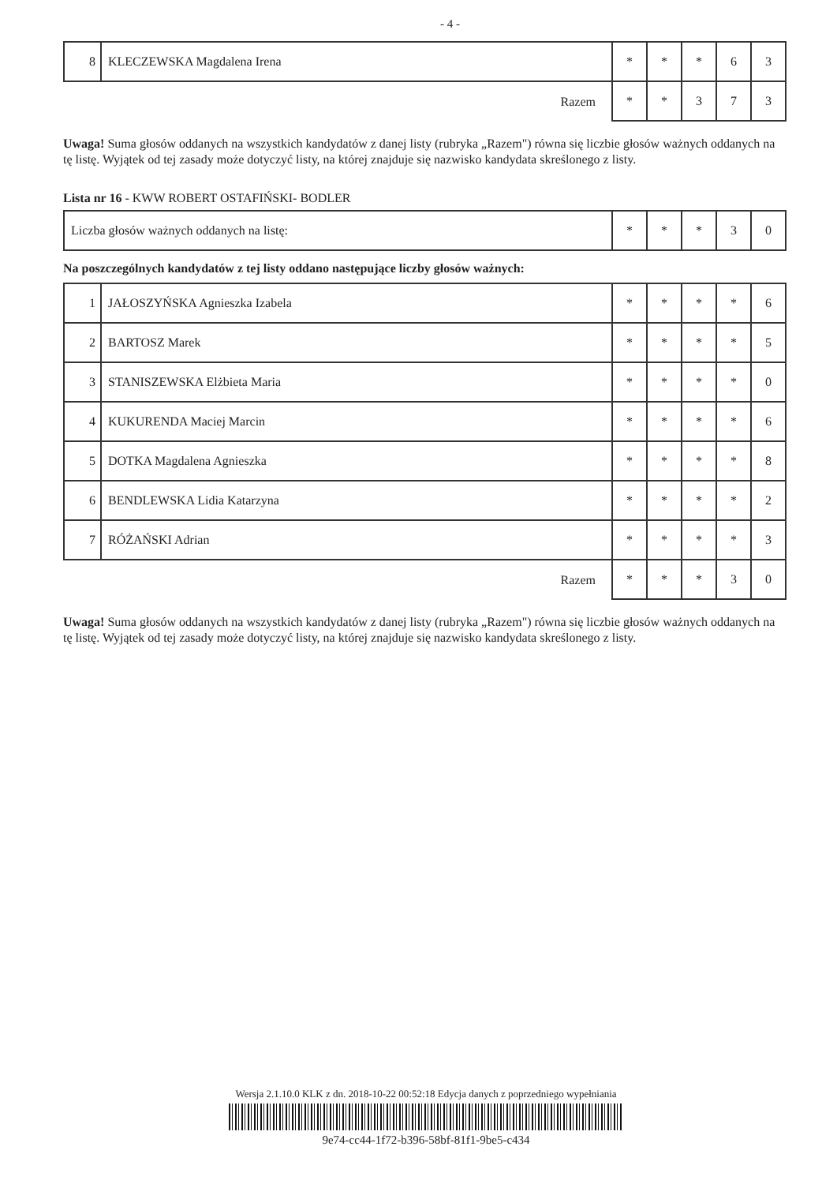- 4 -
| 8 | KLECZEWSKA Magdalena Irena | * | * | * | 6 | 3 |
| Razem | | * | * | 3 | 7 | 3 |
Uwaga! Suma głosów oddanych na wszystkich kandydatów z danej listy (rubryka „Razem") równa się liczbie głosów ważnych oddanych na tę listę. Wyjątek od tej zasady może dotyczyć listy, na której znajduje się nazwisko kandydata skreślonego z listy.
Lista nr 16 - KWW ROBERT OSTAFIŃSKI- BODLER
| Liczba głosów ważnych oddanych na listę: | * | * | * | 3 | 0 |
Na poszczególnych kandydatów z tej listy oddano następujące liczby głosów ważnych:
| 1 | JAŁOSZYŃSKA Agnieszka Izabela | * | * | * | * | 6 |
| 2 | BARTOSZ Marek | * | * | * | * | 5 |
| 3 | STANISZEWSKA Elżbieta Maria | * | * | * | * | 0 |
| 4 | KUKURENDA Maciej Marcin | * | * | * | * | 6 |
| 5 | DOTKA Magdalena Agnieszka | * | * | * | * | 8 |
| 6 | BENDLEWSKA Lidia Katarzyna | * | * | * | * | 2 |
| 7 | RÓŻAŃSKI Adrian | * | * | * | * | 3 |
| Razem | | * | * | * | 3 | 0 |
Uwaga! Suma głosów oddanych na wszystkich kandydatów z danej listy (rubryka „Razem") równa się liczbie głosów ważnych oddanych na tę listę. Wyjątek od tej zasady może dotyczyć listy, na której znajduje się nazwisko kandydata skreślonego z listy.
Wersja 2.1.10.0 KLK z dn. 2018-10-22 00:52:18 Edycja danych z poprzedniego wypełniania
9e74-cc44-1f72-b396-58bf-81f1-9be5-c434